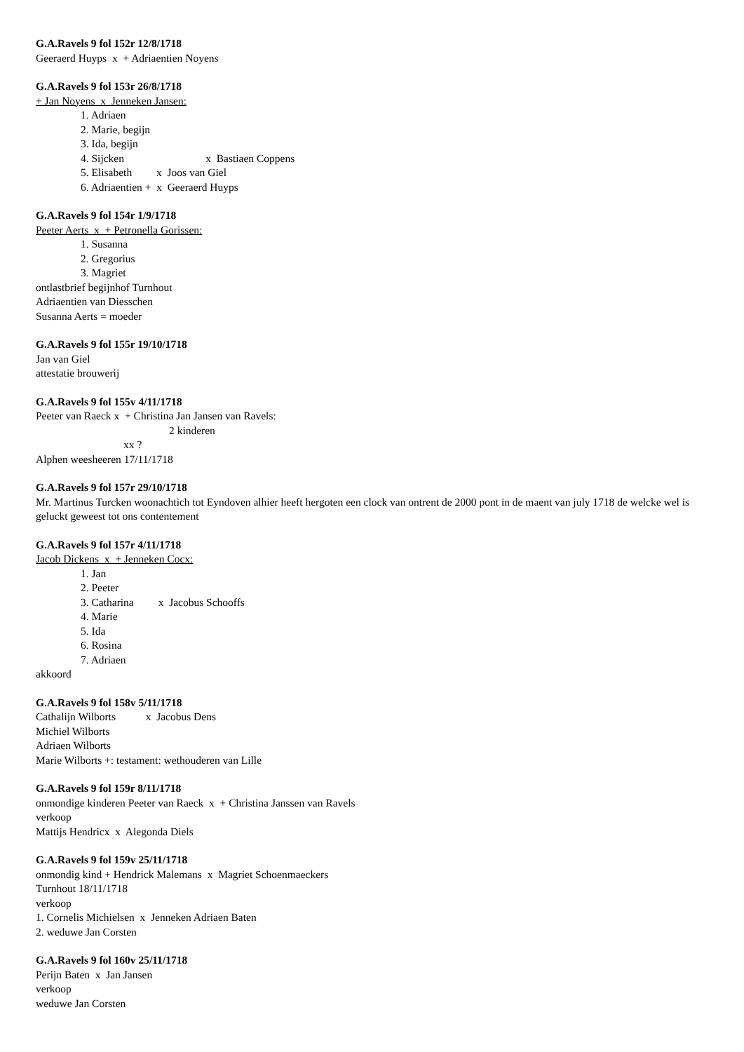G.A.Ravels 9 fol 152r 12/8/1718
Geeraerd Huyps x + Adriaentien Noyens
G.A.Ravels 9 fol 153r 26/8/1718
+ Jan Noyens x Jenneken Jansen:
1. Adriaen
2. Marie, begijn
3. Ida, begijn
4. Sijcken x Bastiaen Coppens
5. Elisabeth x Joos van Giel
6. Adriaentien + x Geeraerd Huyps
G.A.Ravels 9 fol 154r 1/9/1718
Peeter Aerts x + Petronella Gorissen:
1. Susanna
2. Gregorius
3. Magriet
ontlastbrief begijnhof Turnhout
Adriaentien van Diesschen
Susanna Aerts = moeder
G.A.Ravels 9 fol 155r 19/10/1718
Jan van Giel
attestatie brouwerij
G.A.Ravels 9 fol 155v 4/11/1718
Peeter van Raeck x + Christina Jan Jansen van Ravels:
2 kinderen
xx ?
Alphen weesheeren 17/11/1718
G.A.Ravels 9 fol 157r 29/10/1718
Mr. Martinus Turcken woonachtich tot Eyndoven alhier heeft hergoten een clock van ontrent de 2000 pont in de maent van july 1718 de welcke wel is geluckt geweest tot ons contentement
G.A.Ravels 9 fol 157r 4/11/1718
Jacob Dickens x + Jenneken Cocx:
1. Jan
2. Peeter
3. Catharina x Jacobus Schooffs
4. Marie
5. Ida
6. Rosina
7. Adriaen
akkoord
G.A.Ravels 9 fol 158v 5/11/1718
Cathalijn Wilborts x Jacobus Dens
Michiel Wilborts
Adriaen Wilborts
Marie Wilborts +: testament: wethouderen van Lille
G.A.Ravels 9 fol 159r 8/11/1718
onmondige kinderen Peeter van Raeck x + Christina Janssen van Ravels
verkoop
Mattijs Hendricx x Alegonda Diels
G.A.Ravels 9 fol 159v 25/11/1718
onmondig kind + Hendrick Malemans x Magriet Schoenmaeckers
Turnhout 18/11/1718
verkoop
1. Cornelis Michielsen x Jenneken Adriaen Baten
2. weduwe Jan Corsten
G.A.Ravels 9 fol 160v 25/11/1718
Perijn Baten x Jan Jansen
verkoop
weduwe Jan Corsten